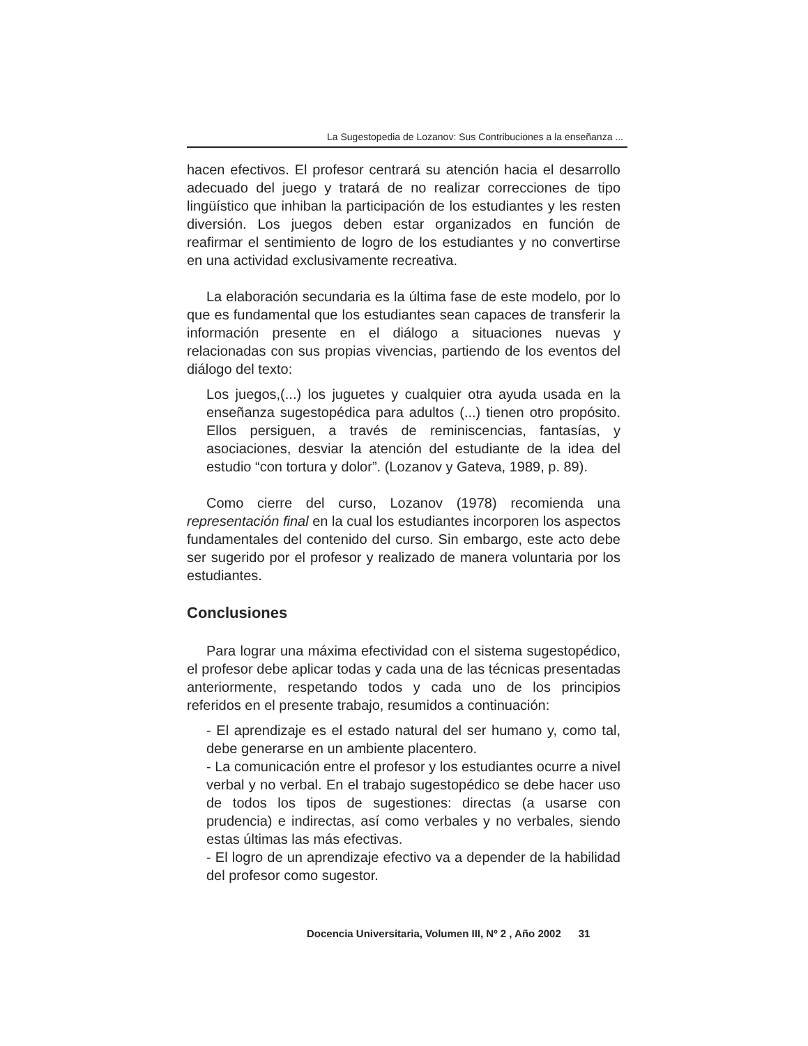La Sugestopedia de Lozanov: Sus Contribuciones a la enseñanza ...
hacen efectivos. El profesor centrará su atención hacia el desarrollo adecuado del juego y tratará de no realizar correcciones de tipo lingüístico que inhiban la participación de los estudiantes y les resten diversión. Los juegos deben estar organizados en función de reafirmar el sentimiento de logro de los estudiantes y no convertirse en una actividad exclusivamente recreativa.
La elaboración secundaria es la última fase de este modelo, por lo que es fundamental que los estudiantes sean capaces de transferir la información presente en el diálogo a situaciones nuevas y relacionadas con sus propias vivencias, partiendo de los eventos del diálogo del texto:
Los juegos,(...) los juguetes y cualquier otra ayuda usada en la enseñanza sugestopédica para adultos (...) tienen otro propósito. Ellos persiguen, a través de reminiscencias, fantasías, y asociaciones, desviar la atención del estudiante de la idea del estudio “con tortura y dolor”. (Lozanov y Gateva, 1989, p. 89).
Como cierre del curso, Lozanov (1978) recomienda una representación final en la cual los estudiantes incorporen los aspectos fundamentales del contenido del curso. Sin embargo, este acto debe ser sugerido por el profesor y realizado de manera voluntaria por los estudiantes.
Conclusiones
Para lograr una máxima efectividad con el sistema sugestopédico, el profesor debe aplicar todas y cada una de las técnicas presentadas anteriormente, respetando todos y cada uno de los principios referidos en el presente trabajo, resumidos a continuación:
- El aprendizaje es el estado natural del ser humano y, como tal, debe generarse en un ambiente placentero.
- La comunicación entre el profesor y los estudiantes ocurre a nivel verbal y no verbal. En el trabajo sugestopédico se debe hacer uso de todos los tipos de sugestiones: directas (a usarse con prudencia) e indirectas, así como verbales y no verbales, siendo estas últimas las más efectivas.
- El logro de un aprendizaje efectivo va a depender de la habilidad del profesor como sugestor.
Docencia Universitaria, Volumen III, Nº 2 , Año 2002 31